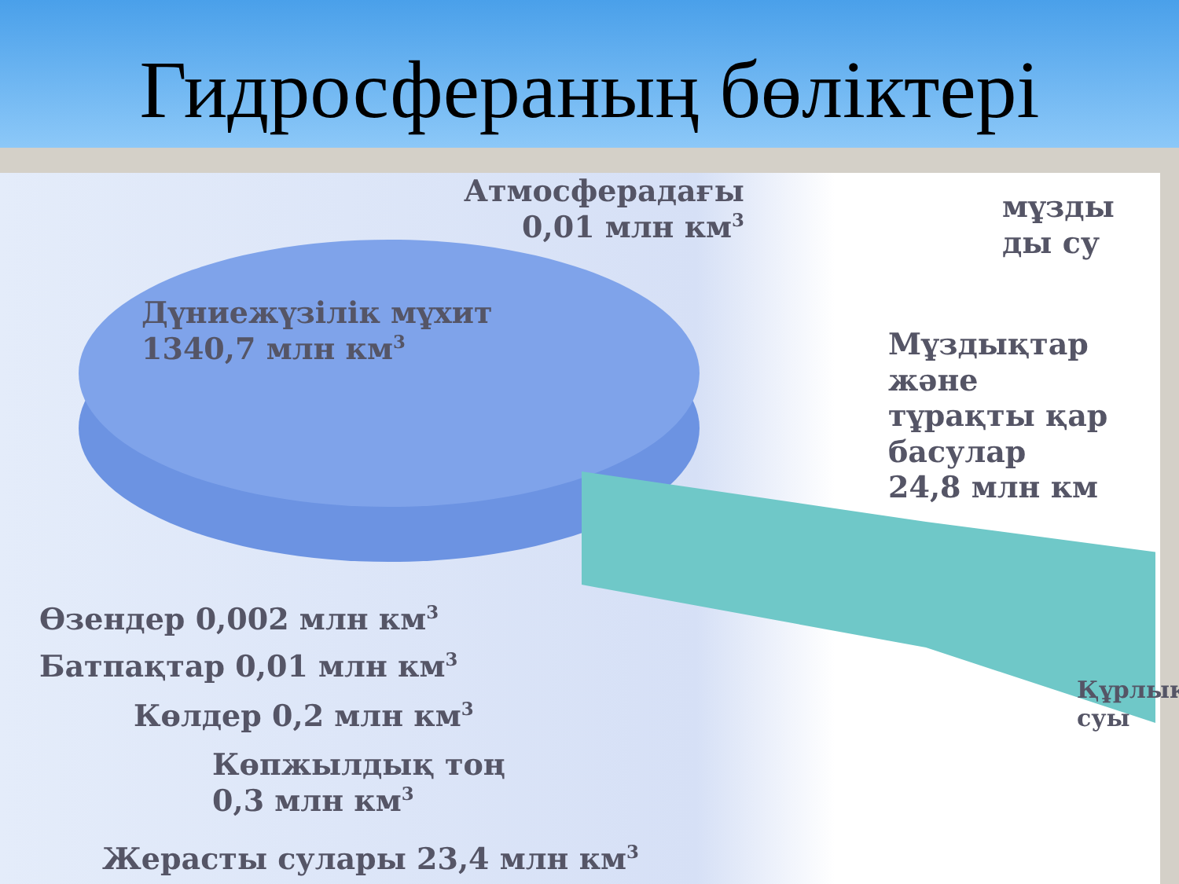Гидросфераның бөліктері
Атмосферадағы
0,01 млн км<sup>3</sup>
мұзды
ды су
Дүниежүзілік мұхит
1340,7 млн км<sup>3</sup>
Мұздықтар
және
тұрақты қар
басулар
24,8 млн км
Өзендер 0,002 млн км<sup>3</sup>
Батпақтар 0,01 млн км<sup>3</sup>
Көлдер 0,2 млн км<sup>3</sup>
Көпжылдық тоң
0,3 млн км<sup>3</sup>
Құрлық
суы
Жерасты сулары 23,4 млн км<sup>3</sup>